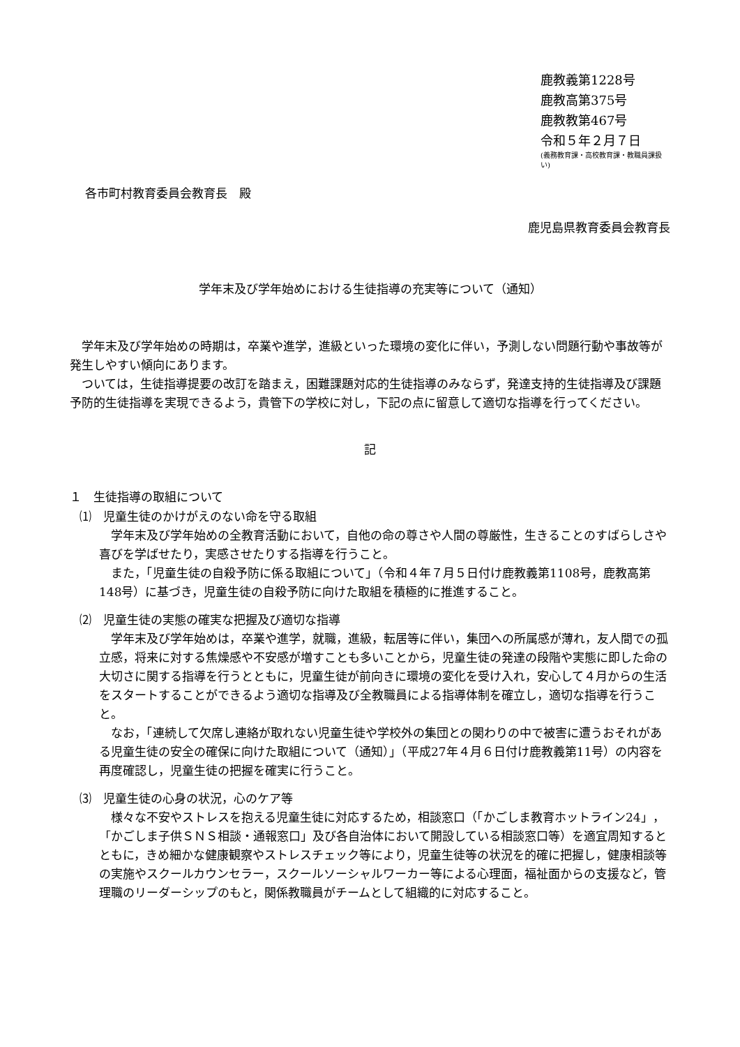鹿教義第1228号
鹿教高第375号
鹿教教第467号
令和５年２月７日
(義務教育課・高校教育課・教職員課扱い)
各市町村教育委員会教育長　殿
鹿児島県教育委員会教育長
学年末及び学年始めにおける生徒指導の充実等について（通知）
学年末及び学年始めの時期は，卒業や進学，進級といった環境の変化に伴い，予測しない問題行動や事故等が発生しやすい傾向にあります。
ついては，生徒指導提要の改訂を踏まえ，困難課題対応的生徒指導のみならず，発達支持的生徒指導及び課題予防的生徒指導を実現できるよう，貴管下の学校に対し，下記の点に留意して適切な指導を行ってください。
記
１　生徒指導の取組について
⑴　児童生徒のかけがえのない命を守る取組
学年末及び学年始めの全教育活動において，自他の命の尊さや人間の尊厳性，生きることのすばらしさや喜びを学ばせたり，実感させたりする指導を行うこと。
また，「児童生徒の自殺予防に係る取組について」（令和４年７月５日付け鹿教義第1108号，鹿教高第148号）に基づき，児童生徒の自殺予防に向けた取組を積極的に推進すること。
⑵　児童生徒の実態の確実な把握及び適切な指導
学年末及び学年始めは，卒業や進学，就職，進級，転居等に伴い，集団への所属感が薄れ，友人間での孤立感，将来に対する焦燥感や不安感が増すことも多いことから，児童生徒の発達の段階や実態に即した命の大切さに関する指導を行うとともに，児童生徒が前向きに環境の変化を受け入れ，安心して４月からの生活をスタートすることができるよう適切な指導及び全教職員による指導体制を確立し，適切な指導を行うこと。
なお，「連続して欠席し連絡が取れない児童生徒や学校外の集団との関わりの中で被害に遭うおそれがある児童生徒の安全の確保に向けた取組について（通知）」（平成27年４月６日付け鹿教義第11号）の内容を再度確認し，児童生徒の把握を確実に行うこと。
⑶　児童生徒の心身の状況，心のケア等
様々な不安やストレスを抱える児童生徒に対応するため，相談窓口（「かごしま教育ホットライン24」，「かごしま子供ＳＮＳ相談・通報窓口」及び各自治体において開設している相談窓口等）を適宜周知するとともに，きめ細かな健康観察やストレスチェック等により，児童生徒等の状況を的確に把握し，健康相談等の実施やスクールカウンセラー，スクールソーシャルワーカー等による心理面，福祉面からの支援など，管理職のリーダーシップのもと，関係教職員がチームとして組織的に対応すること。